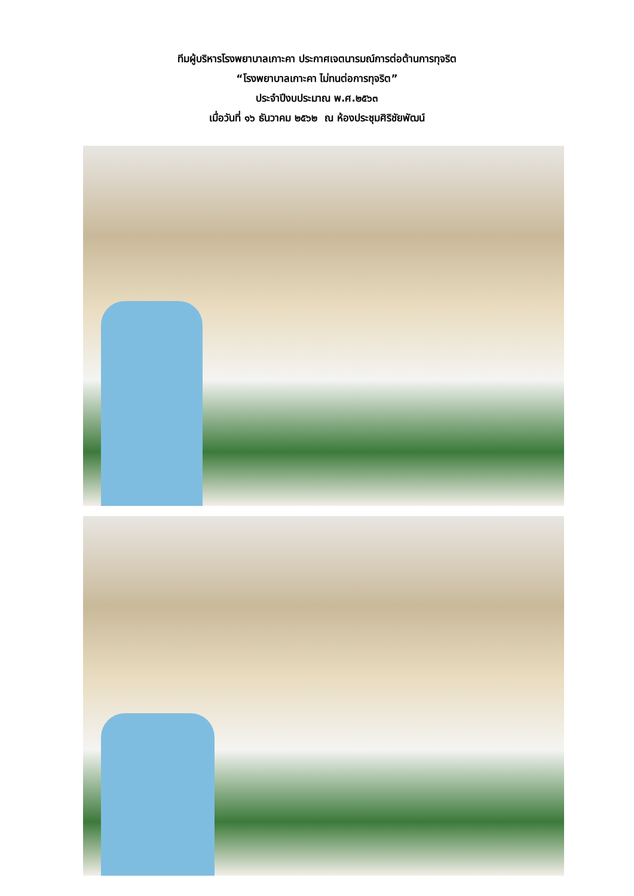ทีมผู้บริหารโรงพยาบาลเกาะคา ประกาศเจตนารมณ์การต่อต้านการทุจริต
“โรงพยาบาลเกาะคา ไม่ทนต่อการทุจริต”
ประจำปีงบประมาณ พ.ศ.๒๕๖๓
เมื่อวันที่ ๑๖ ธันวาคม ๒๕๖๒ ณ ห้องประชุมศิริชัยพัฒน์